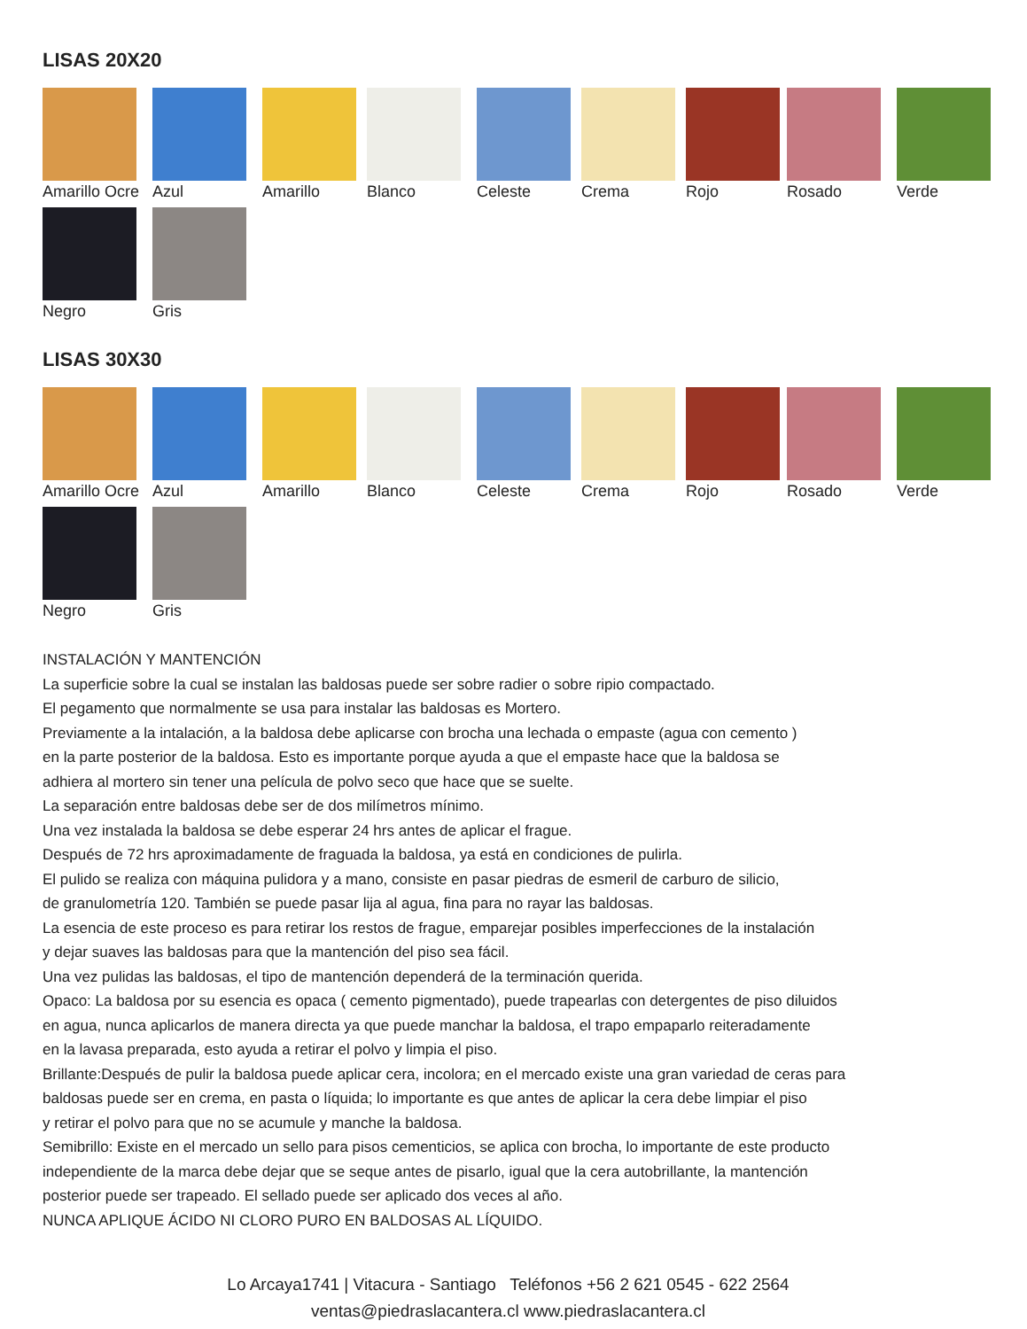LISAS 20X20
Amarillo Ocre
Azul
Amarillo
Blanco
Celeste
Crema
Rojo
Rosado
Verde
Negro
Gris
LISAS 30X30
Amarillo Ocre
Azul
Amarillo
Blanco
Celeste
Crema
Rojo
Rosado
Verde
Negro
Gris
INSTALACIÓN Y MANTENCIÓN
La superficie sobre la cual se instalan las baldosas puede ser sobre radier o sobre ripio compactado.
El pegamento que normalmente se usa para instalar las baldosas es Mortero.
Previamente a la intalación, a la baldosa debe aplicarse con brocha una lechada o empaste (agua con cemento )
en la parte posterior de la baldosa. Esto es importante porque ayuda a que el empaste hace que la baldosa se
adhiera al mortero sin tener una película de polvo seco que hace que se suelte.
La separación entre baldosas debe ser de dos milímetros mínimo.
Una vez instalada la baldosa se debe esperar 24 hrs antes de aplicar el frague.
Después de 72 hrs aproximadamente de fraguada la baldosa, ya está en condiciones de pulirla.
El pulido se realiza con máquina pulidora y a mano, consiste en pasar piedras de esmeril de carburo de silicio,
de granulometría 120. También se puede pasar lija al agua, fina para no rayar las baldosas.
La esencia de este proceso es para retirar los restos de frague, emparejar posibles imperfecciones de la instalación
y dejar suaves las baldosas para que la mantención del piso sea fácil.
Una vez pulidas las baldosas, el tipo de mantención dependerá de la terminación querida.
Opaco: La baldosa por su esencia es opaca ( cemento pigmentado), puede trapearlas con detergentes de piso diluidos
en agua, nunca aplicarlos de manera directa ya que puede manchar la baldosa, el trapo empaparlo reiteradamente
en la lavasa preparada, esto ayuda a retirar el polvo y limpia el piso.
Brillante:Después de pulir la baldosa puede aplicar cera, incolora; en el mercado existe una gran variedad de ceras para
baldosas puede ser en crema, en pasta o líquida; lo importante es que antes de aplicar la cera debe limpiar el piso
y retirar el polvo para que no se acumule y manche la baldosa.
Semibrillo: Existe en el mercado un sello para pisos cementicios, se aplica con brocha, lo importante de este producto
independiente de la marca debe dejar que se seque antes de pisarlo, igual que la cera autobrillante, la mantención
posterior puede ser trapeado. El sellado puede ser aplicado dos veces al año.
NUNCA APLIQUE ÁCIDO NI CLORO PURO EN BALDOSAS AL LÍQUIDO.
Lo Arcaya1741 | Vitacura - Santiago Teléfonos +56 2 621 0545 - 622 2564
ventas@piedraslacantera.cl www.piedraslacantera.cl